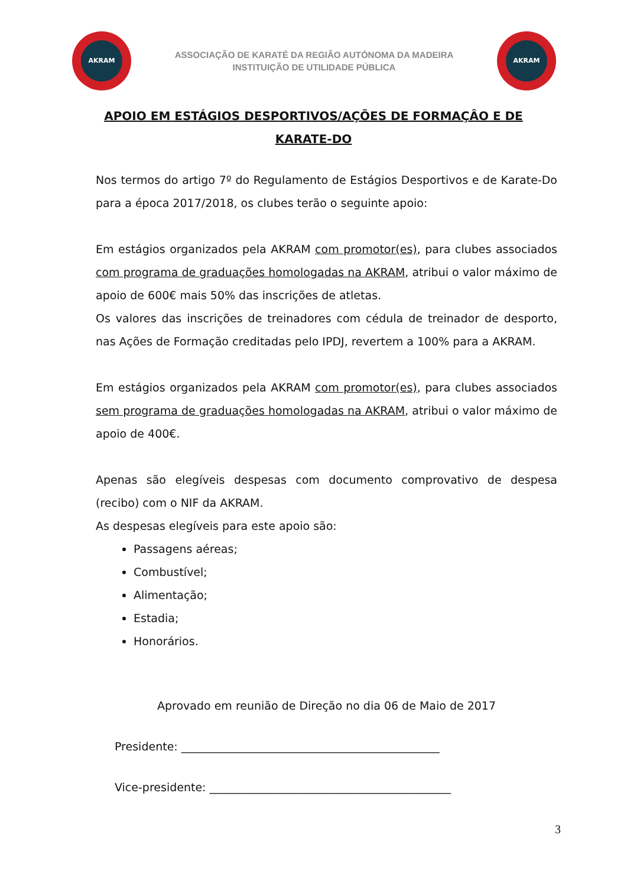AKRAM
ASSOCIAÇÃO DE KARATÉ DA REGIÃO AUTÓNOMA DA MADEIRA
INSTITUIÇÃO DE UTILIDADE PÚBLICA
AKRAM
APOIO EM ESTÁGIOS DESPORTIVOS/AÇÕES DE FORMAÇÂO E DE KARATE-DO
Nos termos do artigo 7º do Regulamento de Estágios Desportivos e de Karate-Do para a época 2017/2018, os clubes terão o seguinte apoio:
Em estágios organizados pela AKRAM com promotor(es), para clubes associados com programa de graduações homologadas na AKRAM, atribui o valor máximo de apoio de 600€ mais 50% das inscrições de atletas.
Os valores das inscrições de treinadores com cédula de treinador de desporto, nas Ações de Formação creditadas pelo IPDJ, revertem a 100% para a AKRAM.
Em estágios organizados pela AKRAM com promotor(es), para clubes associados sem programa de graduações homologadas na AKRAM, atribui o valor máximo de apoio de 400€.
Apenas são elegíveis despesas com documento comprovativo de despesa (recibo) com o NIF da AKRAM.
As despesas elegíveis para este apoio são:
Passagens aéreas;
Combustível;
Alimentação;
Estadia;
Honorários.
Aprovado em reunião de Direção no dia 06 de Maio de 2017
Presidente: ______________________________________________
Vice-presidente: ___________________________________________
3